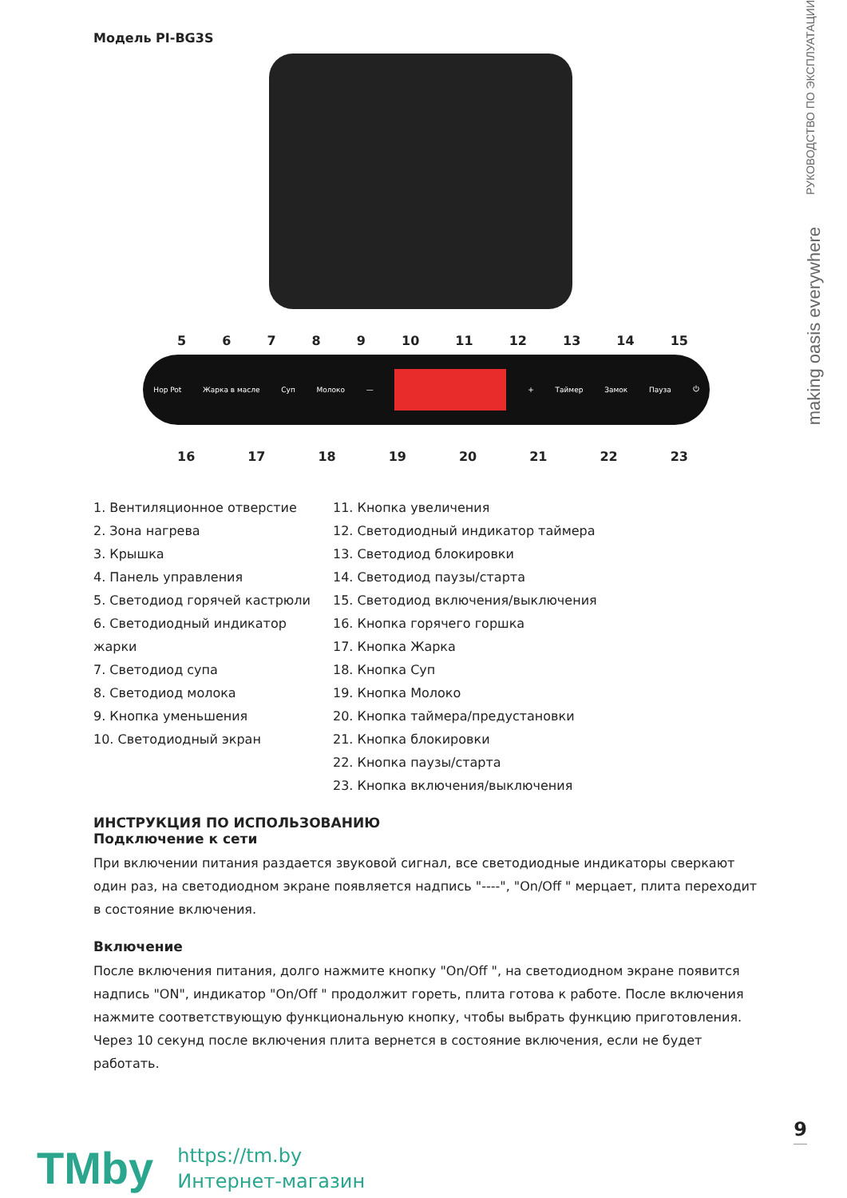РУКОВОДСТВО ПО ЭКСПЛУАТАЦИИ
making oasis everywhere
Модель PI-BG3S
56789 10 11 12 13 14 15
Hop Pot Жарка в масле Суп Молоко — + Таймер Замок Пауза ⏻
16 17 18 19 20 21 22 23
1. Вентиляционное отверстие
2. Зона нагрева
3. Крышка
4. Панель управления
5. Светодиод горячей кастрюли
6. Светодиодный индикатор жарки
7. Светодиод супа
8. Светодиод молока
9. Кнопка уменьшения
10. Светодиодный экран
11. Кнопка увеличения
12. Светодиодный индикатор таймера
13. Светодиод блокировки
14. Светодиод паузы/старта
15. Светодиод включения/выключения
16. Кнопка горячего горшка
17. Кнопка Жарка
18. Кнопка Суп
19. Кнопка Молоко
20. Кнопка таймера/предустановки
21. Кнопка блокировки
22. Кнопка паузы/старта
23. Кнопка включения/выключения
ИНСТРУКЦИЯ ПО ИСПОЛЬЗОВАНИЮ
Подключение к сети
При включении питания раздается звуковой сигнал, все светодиодные индикаторы сверкают один раз, на светодиодном экране появляется надпись "----", "On/Off " мерцает, плита переходит в состояние включения.
Включение
После включения питания, долго нажмите кнопку "On/Off ", на светодиодном экране появится надпись "ON", индикатор "On/Off " продолжит гореть, плита готова к работе. После включения нажмите соответствующую функциональную кнопку, чтобы выбрать функцию приготовления. Через 10 секунд после включения плита вернется в состояние включения, если не будет работать.
9
TMby
https://tm.by
Интернет-магазин